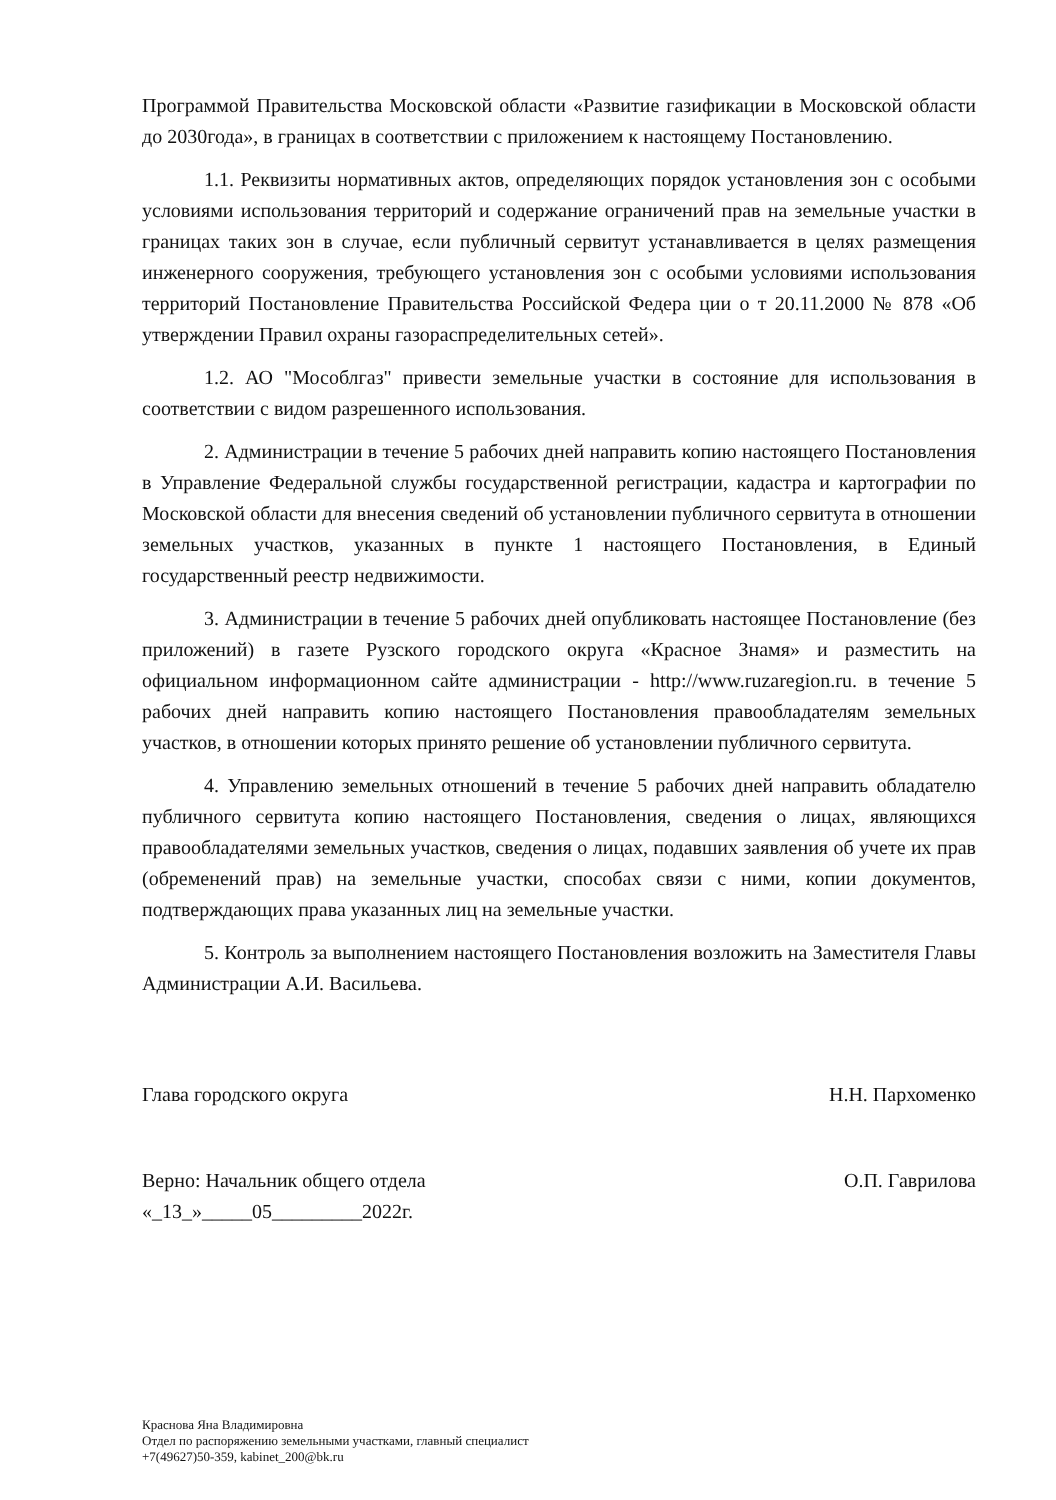Программой Правительства Московской области «Развитие газификации в Московской области до 2030года», в границах в соответствии с приложением к настоящему Постановлению.
1.1. Реквизиты нормативных актов, определяющих порядок установления зон с особыми условиями использования территорий и содержание ограничений прав на земельные участки в границах таких зон в случае, если публичный сервитут устанавливается в целях размещения инженерного сооружения, требующего установления зон с особыми условиями использования территорий Постановление Правительства Российской Федера ции о т 20.11.2000 № 878 «Об утверждении Правил охраны газораспределительных сетей».
1.2. АО "Мособлгаз" привести земельные участки в состояние для использования в соответствии с видом разрешенного использования.
2. Администрации в течение 5 рабочих дней направить копию настоящего Постановления в Управление Федеральной службы государственной регистрации, кадастра и картографии по Московской области для внесения сведений об установлении публичного сервитута в отношении земельных участков, указанных в пункте 1 настоящего Постановления, в Единый государственный реестр недвижимости.
3. Администрации в течение 5 рабочих дней опубликовать настоящее Постановление (без приложений) в газете Рузского городского округа «Красное Знамя» и разместить на официальном информационном сайте администрации - http://www.ruzaregion.ru. в течение 5 рабочих дней направить копию настоящего Постановления правообладателям земельных участков, в отношении которых принято решение об установлении публичного сервитута.
4. Управлению земельных отношений в течение 5 рабочих дней направить обладателю публичного сервитута копию настоящего Постановления, сведения о лицах, являющихся правообладателями земельных участков, сведения о лицах, подавших заявления об учете их прав (обременений прав) на земельные участки, способах связи с ними, копии документов, подтверждающих права указанных лиц на земельные участки.
5. Контроль за выполнением настоящего Постановления возложить на Заместителя Главы Администрации А.И. Васильева.
Глава городского округа Н.Н. Пархоменко
Верно: Начальник общего отдела
«_13_»_____05_________2022г. О.П. Гаврилова
Краснова Яна Владимировна
Отдел по распоряжению земельными участками, главный специалист
+7(49627)50-359, kabinet_200@bk.ru